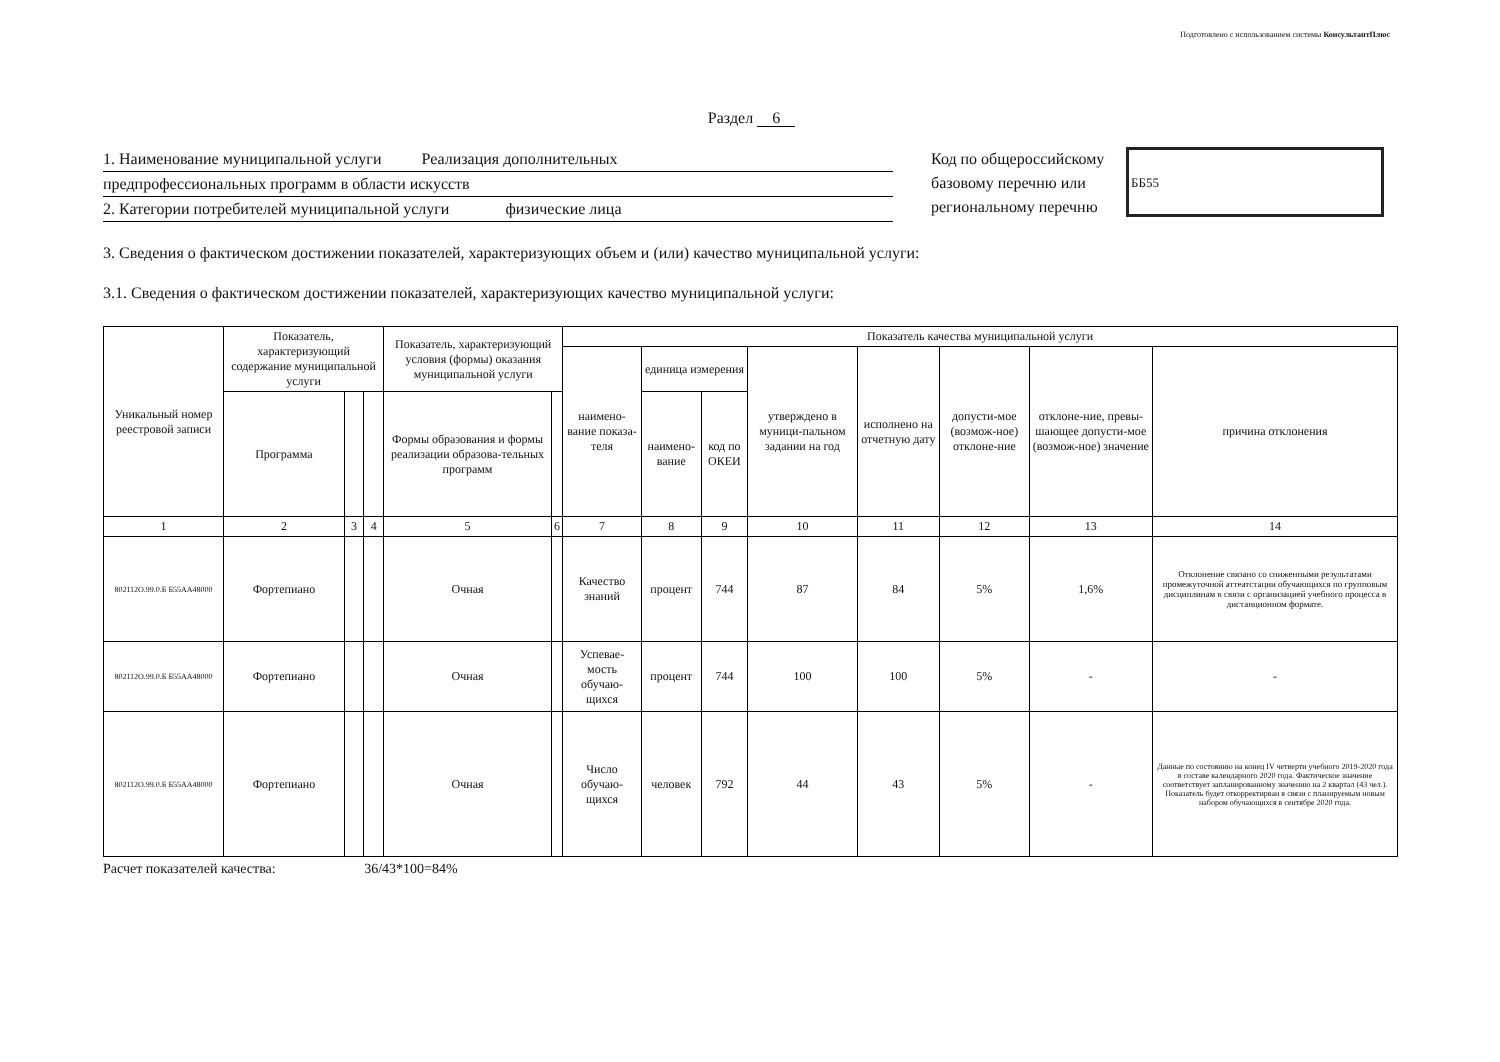Подготовлено с использованием системы КонсультантПлюс
Раздел 6
1. Наименование муниципальной услуги Реализация дополнительных
предпрофессиональных программ в области искусств
2. Категории потребителей муниципальной услуги физические лица
Код по общероссийскому базовому перечню или региональному перечню
ББ55
3. Сведения о фактическом достижении показателей, характеризующих объем и (или) качество муниципальной услуги:
3.1. Сведения о фактическом достижении показателей, характеризующих качество муниципальной услуги:
| Уникальный номер реестровой записи | Показатель, характеризующий содержание муниципальной услуги | | | Показатель, характеризующий условия (формы) оказания муниципальной услуги | | Показатель качества муниципальной услуги | | | | | | | |
| --- | --- | --- | --- | --- | --- | --- | --- | --- | --- | --- | --- | --- | --- |
| | | | | | | наимено-вание показа-теля | единица измерения | | утверждено в муници-пальном задании на год | исполнено на отчетную дату | допусти-мое (возмож-ное) отклоне-ние | отклоне-ние, превы-шающее допусти-мое (возмож-ное) значение | причина отклонения |
| | Программа | | | Формы образования и формы реализации образова-тельных программ | | | наимено-вание | код по ОКЕИ | | | | | |
| 1 | 2 | 3 | 4 | 5 | 6 | 7 | 8 | 9 | 10 | 11 | 12 | 13 | 14 |
| 802112О.99.0.Б Б55АА48000 | Фортепиано | | | Очная | | Качество знаний | процент | 744 | 87 | 84 | 5% | 1,6% | Отклонение связано со сниженными результатами промежуточной аттеатстации обучающихся по групповым дисциплинам в связи с организацией учебного процесса в дистанционном формате. |
| 802112О.99.0.Б Б55АА48000 | Фортепиано | | | Очная | | Успевае-мость обучаю-щихся | процент | 744 | 100 | 100 | 5% | - | - |
| 802112О.99.0.Б Б55АА48000 | Фортепиано | | | Очная | | Число обучаю-щихся | человек | 792 | 44 | 43 | 5% | - | Данные по состоянию на конец IV четверти учебного 2019-2020 года в составе календарного 2020 года. Фактическое значение соответствует запланированному значению на 2 квартал (43 чел.). Показатель будет откорректирван в связи с планируемым новым набором обучающихся в сентябре 2020 года. |
Расчет показателей качества: 36/43*100=84%